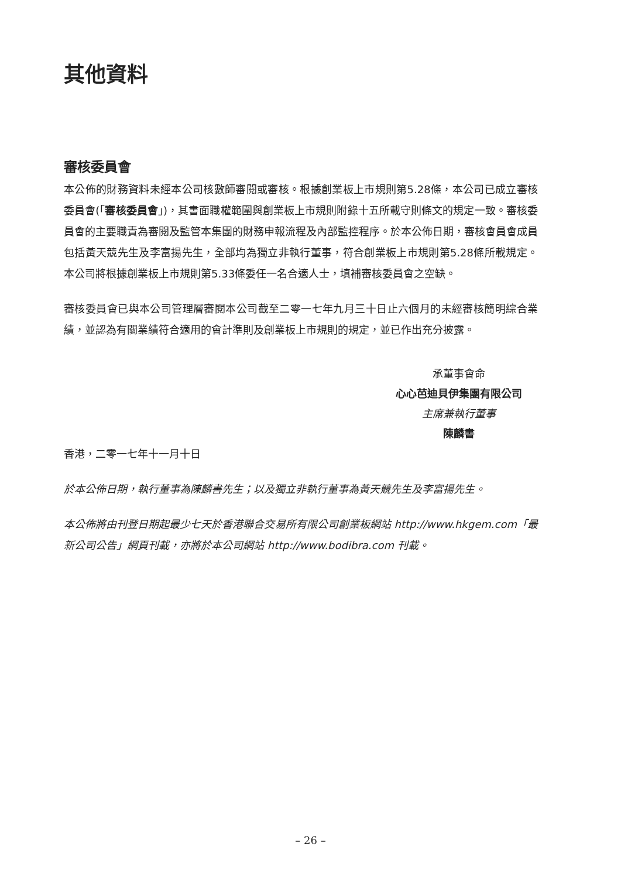其他資料
審核委員會
本公佈的財務資料未經本公司核數師審閱或審核。根據創業板上市規則第5.28條，本公司已成立審核委員會(「審核委員會」)，其書面職權範圍與創業板上市規則附錄十五所載守則條文的規定一致。審核委員會的主要職責為審閱及監管本集團的財務申報流程及內部監控程序。於本公佈日期，審核會員會成員包括黃天競先生及李富揚先生，全部均為獨立非執行董事，符合創業板上市規則第5.28條所載規定。本公司將根據創業板上市規則第5.33條委任一名合適人士，填補審核委員會之空缺。
審核委員會已與本公司管理層審閱本公司截至二零一七年九月三十日止六個月的未經審核簡明綜合業績，並認為有關業績符合適用的會計準則及創業板上市規則的規定，並已作出充分披露。
承董事會命
心心芭迪貝伊集團有限公司
主席兼執行董事
陳麟書
香港，二零一七年十一月十日
於本公佈日期，執行董事為陳麟書先生；以及獨立非執行董事為黃天競先生及李富揚先生。
本公佈將由刊登日期起最少七天於香港聯合交易所有限公司創業板網站 http://www.hkgem.com「最新公司公告」網頁刊載，亦將於本公司網站 http://www.bodibra.com 刊載。
– 26 –